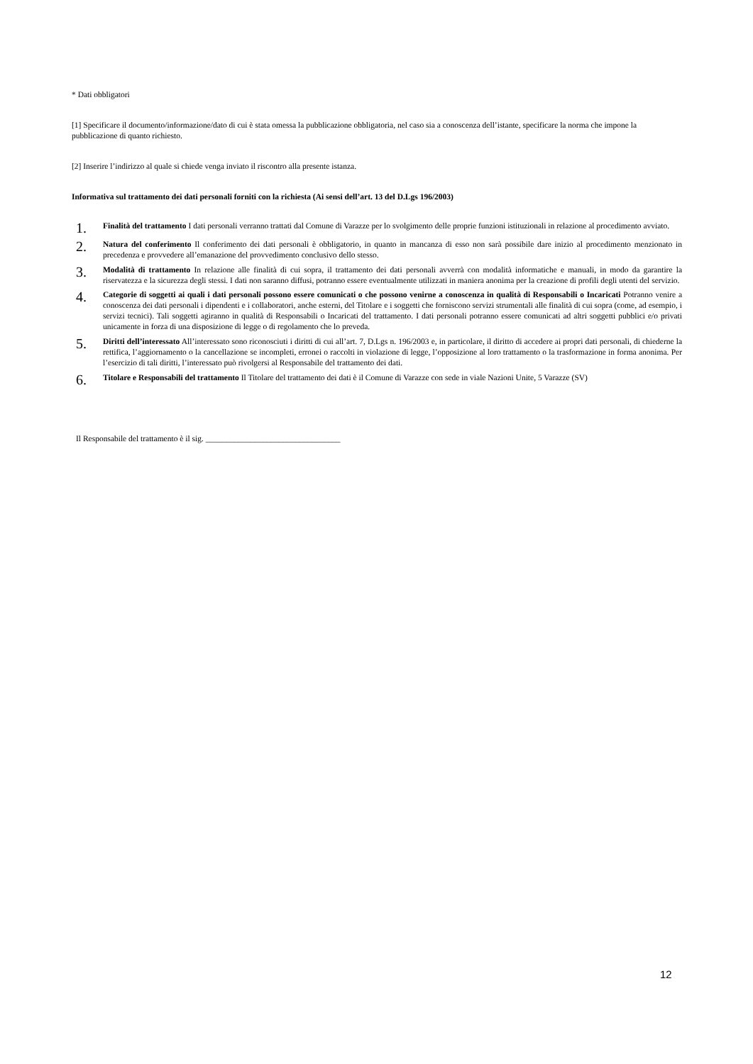* Dati obbligatori
[1] Specificare il documento/informazione/dato di cui è stata omessa la pubblicazione obbligatoria, nel caso sia a conoscenza dell’istante, specificare la norma che impone la pubblicazione di quanto richiesto.
[2] Inserire l’indirizzo al quale si chiede venga inviato il riscontro alla presente istanza.
Informativa sul trattamento dei dati personali forniti con la richiesta (Ai sensi dell’art. 13 del D.Lgs 196/2003)
1.
Finalità del trattamento I dati personali verranno trattati dal Comune di Varazze per lo svolgimento delle proprie funzioni istituzionali in relazione al procedimento avviato.
2.
Natura del conferimento Il conferimento dei dati personali è obbligatorio, in quanto in mancanza di esso non sarà possibile dare inizio al procedimento menzionato in precedenza e provvedere all’emanazione del provvedimento conclusivo dello stesso.
3.
Modalità di trattamento In relazione alle finalità di cui sopra, il trattamento dei dati personali avverrà con modalità informatiche e manuali, in modo da garantire la riservatezza e la sicurezza degli stessi. I dati non saranno diffusi, potranno essere eventualmente utilizzati in maniera anonima per la creazione di profili degli utenti del servizio.
4.
Categorie di soggetti ai quali i dati personali possono essere comunicati o che possono venirne a conoscenza in qualità di Responsabili o Incaricati Potranno venire a conoscenza dei dati personali i dipendenti e i collaboratori, anche esterni, del Titolare e i soggetti che forniscono servizi strumentali alle finalità di cui sopra (come, ad esempio, i servizi tecnici). Tali soggetti agiranno in qualità di Responsabili o Incaricati del trattamento. I dati personali potranno essere comunicati ad altri soggetti pubblici e/o privati unicamente in forza di una disposizione di legge o di regolamento che lo preveda.
5.
Diritti dell’interessato All’interessato sono riconosciuti i diritti di cui all’art. 7, D.Lgs n. 196/2003 e, in particolare, il diritto di accedere ai propri dati personali, di chiederne la rettifica, l’aggiornamento o la cancellazione se incompleti, erronei o raccolti in violazione di legge, l’opposizione al loro trattamento o la trasformazione in forma anonima. Per l’esercizio di tali diritti, l’interessato può rivolgersi al Responsabile del trattamento dei dati.
6.
Titolare e Responsabili del trattamento Il Titolare del trattamento dei dati è il Comune di Varazze con sede in viale Nazioni Unite, 5 Varazze (SV)
Il Responsabile del trattamento è il sig. _________________________________
12